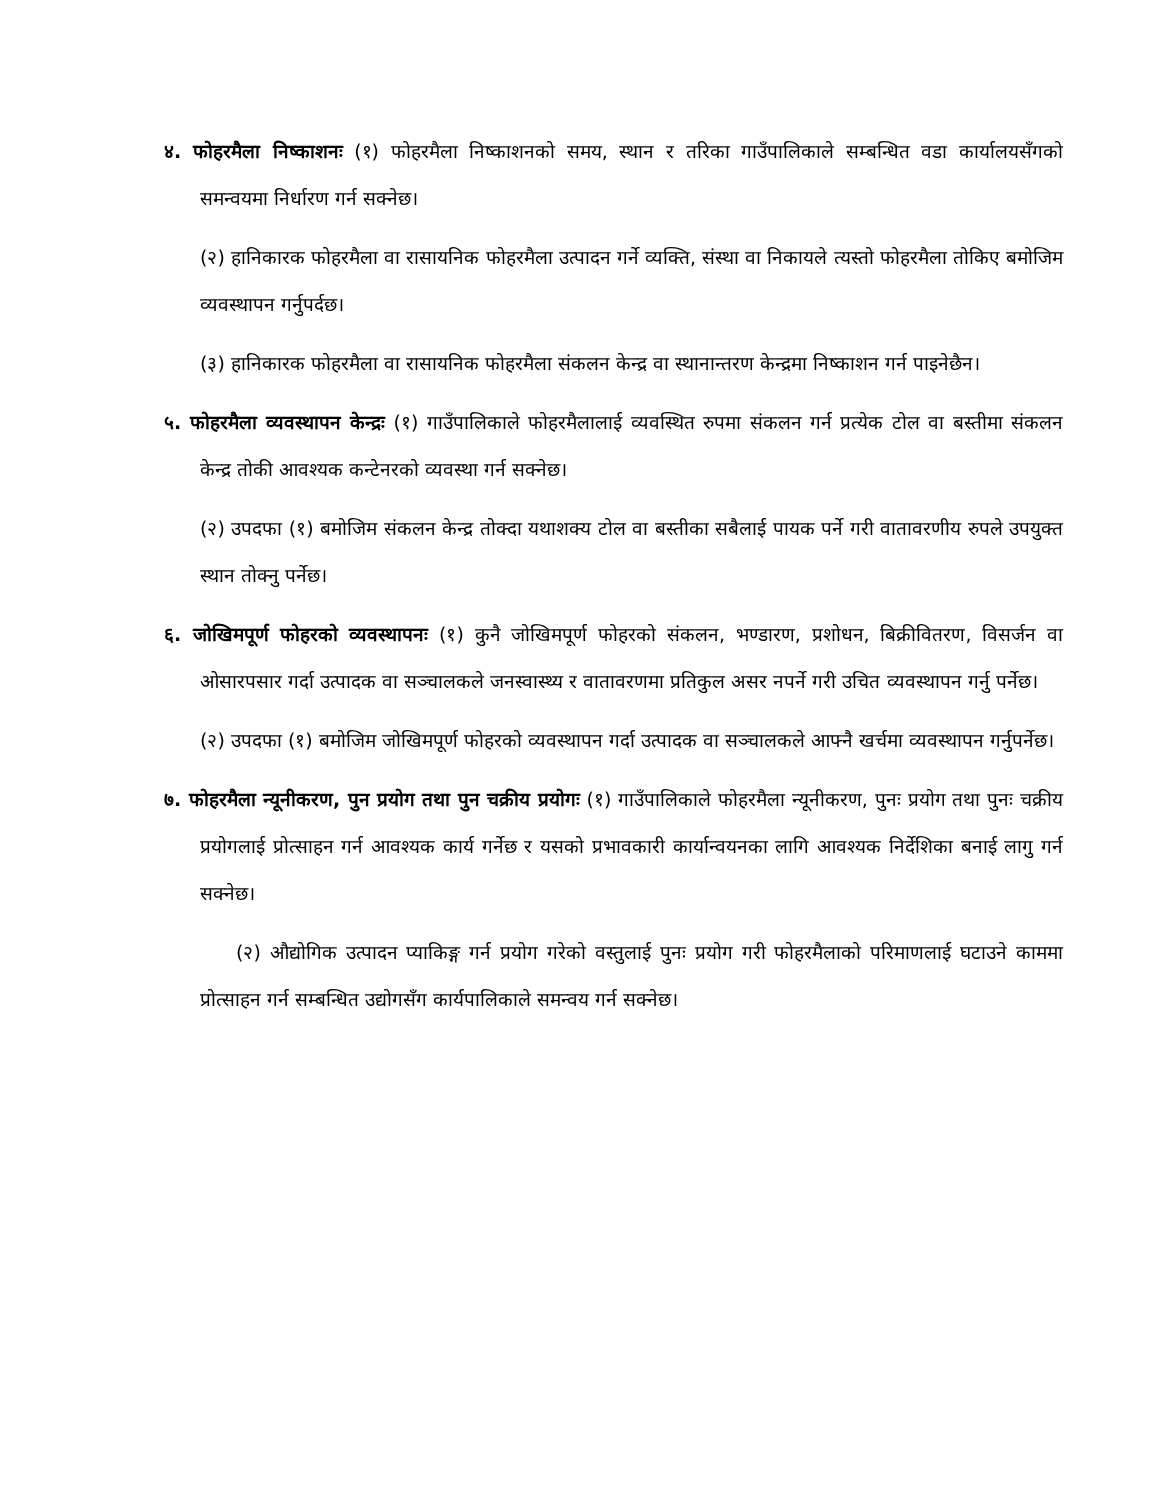४. फोहरमैला निष्काशनः (१) फोहरमैला निष्काशनको समय, स्थान र तरिका गाउँपालिकाले सम्बन्धित वडा कार्यालयसँगको समन्वयमा निर्धारण गर्न सक्नेछ।
(२) हानिकारक फोहरमैला वा रासायनिक फोहरमैला उत्पादन गर्ने व्यक्ति, संस्था वा निकायले त्यस्तो फोहरमैला तोकिए बमोजिम व्यवस्थापन गर्नुपर्दछ।
(३) हानिकारक फोहरमैला वा रासायनिक फोहरमैला संकलन केन्द्र वा स्थानान्तरण केन्द्रमा निष्काशन गर्न पाइनेछैन।
५. फोहरमैला व्यवस्थापन केन्द्रः (१) गाउँपालिकाले फोहरमैलालाई व्यवस्थित रुपमा संकलन गर्न प्रत्येक टोल वा बस्तीमा संकलन केन्द्र तोकी आवश्यक कन्टेनरको व्यवस्था गर्न सक्नेछ।
(२) उपदफा (१) बमोजिम संकलन केन्द्र तोक्दा यथाशक्य टोल वा बस्तीका सबैलाई पायक पर्ने गरी वातावरणीय रुपले उपयुक्त स्थान तोक्नु पर्नेछ।
६. जोखिमपूर्ण फोहरको व्यवस्थापनः (१) कुनै जोखिमपूर्ण फोहरको संकलन, भण्डारण, प्रशोधन, बिक्रीवितरण, विसर्जन वा ओसारपसार गर्दा उत्पादक वा सञ्चालकले जनस्वास्थ्य र वातावरणमा प्रतिकुल असर नपर्ने गरी उचित व्यवस्थापन गर्नु पर्नेछ।
(२) उपदफा (१) बमोजिम जोखिमपूर्ण फोहरको व्यवस्थापन गर्दा उत्पादक वा सञ्चालकले आफ्नै खर्चमा व्यवस्थापन गर्नुपर्नेछ।
७. फोहरमैला न्यूनीकरण, पुन प्रयोग तथा पुन चक्रीय प्रयोगः (१) गाउँपालिकाले फोहरमैला न्यूनीकरण, पुनः प्रयोग तथा पुनः चक्रीय प्रयोगलाई प्रोत्साहन गर्न आवश्यक कार्य गर्नेछ र यसको प्रभावकारी कार्यान्वयनका लागि आवश्यक निर्देशिका बनाई लागु गर्न सक्नेछ।
(२) औद्योगिक उत्पादन प्याकिङ्ग गर्न प्रयोग गरेको वस्तुलाई पुनः प्रयोग गरी फोहरमैलाको परिमाणलाई घटाउने काममा प्रोत्साहन गर्न सम्बन्धित उद्योगसँग कार्यपालिकाले समन्वय गर्न सक्नेछ।